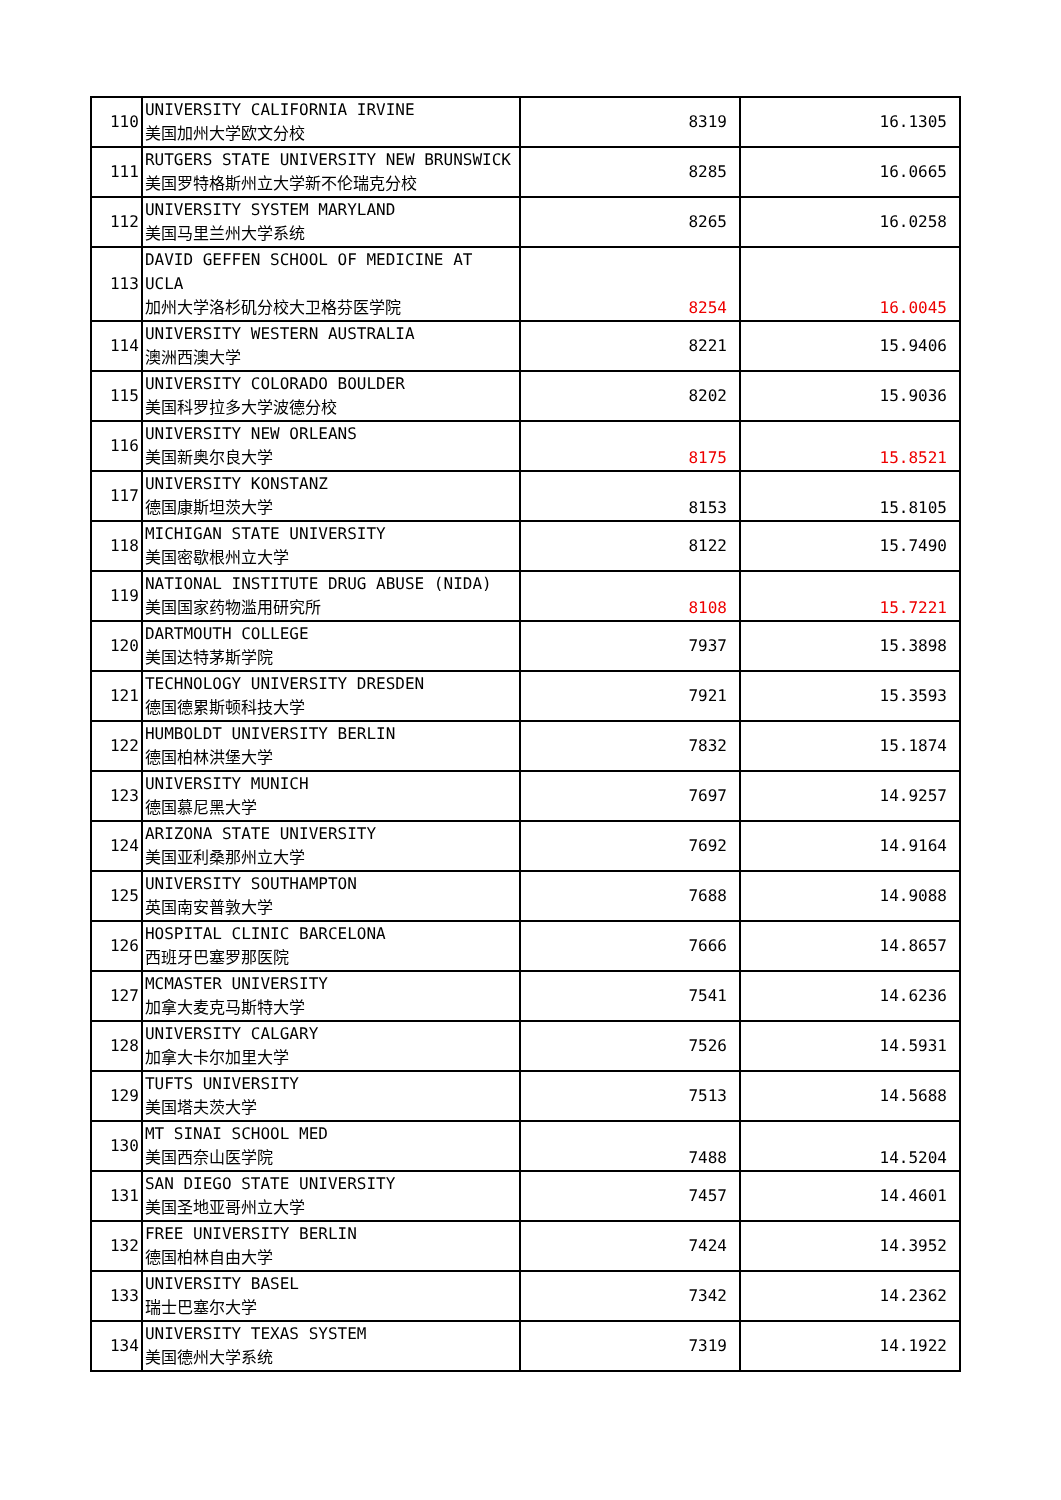| 110 | UNIVERSITY CALIFORNIA IRVINE 美国加州大学欧文分校 | 8319 | 16.1305 |
| 111 | RUTGERS STATE UNIVERSITY NEW BRUNSWICK 美国罗特格斯州立大学新不伦瑞克分校 | 8285 | 16.0665 |
| 112 | UNIVERSITY SYSTEM MARYLAND 美国马里兰州大学系统 | 8265 | 16.0258 |
| 113 | DAVID GEFFEN SCHOOL OF MEDICINE AT UCLA 加州大学洛杉矶分校大卫格芬医学院 | 8254 | 16.0045 |
| 114 | UNIVERSITY WESTERN AUSTRALIA 澳洲西澳大学 | 8221 | 15.9406 |
| 115 | UNIVERSITY COLORADO BOULDER 美国科罗拉多大学波德分校 | 8202 | 15.9036 |
| 116 | UNIVERSITY NEW ORLEANS 美国新奥尔良大学 | 8175 | 15.8521 |
| 117 | UNIVERSITY KONSTANZ 德国康斯坦茨大学 | 8153 | 15.8105 |
| 118 | MICHIGAN STATE UNIVERSITY 美国密歇根州立大学 | 8122 | 15.7490 |
| 119 | NATIONAL INSTITUTE DRUG ABUSE (NIDA) 美国国家药物滥用研究所 | 8108 | 15.7221 |
| 120 | DARTMOUTH COLLEGE 美国达特茅斯学院 | 7937 | 15.3898 |
| 121 | TECHNOLOGY UNIVERSITY DRESDEN 德国德累斯顿科技大学 | 7921 | 15.3593 |
| 122 | HUMBOLDT UNIVERSITY BERLIN 德国柏林洪堡大学 | 7832 | 15.1874 |
| 123 | UNIVERSITY MUNICH 德国慕尼黑大学 | 7697 | 14.9257 |
| 124 | ARIZONA STATE UNIVERSITY 美国亚利桑那州立大学 | 7692 | 14.9164 |
| 125 | UNIVERSITY SOUTHAMPTON 英国南安普敦大学 | 7688 | 14.9088 |
| 126 | HOSPITAL CLINIC BARCELONA 西班牙巴塞罗那医院 | 7666 | 14.8657 |
| 127 | MCMASTER UNIVERSITY 加拿大麦克马斯特大学 | 7541 | 14.6236 |
| 128 | UNIVERSITY CALGARY 加拿大卡尔加里大学 | 7526 | 14.5931 |
| 129 | TUFTS UNIVERSITY 美国塔夫茨大学 | 7513 | 14.5688 |
| 130 | MT SINAI SCHOOL MED 美国西奈山医学院 | 7488 | 14.5204 |
| 131 | SAN DIEGO STATE UNIVERSITY 美国圣地亚哥州立大学 | 7457 | 14.4601 |
| 132 | FREE UNIVERSITY BERLIN 德国柏林自由大学 | 7424 | 14.3952 |
| 133 | UNIVERSITY BASEL 瑞士巴塞尔大学 | 7342 | 14.2362 |
| 134 | UNIVERSITY TEXAS SYSTEM 美国德州大学系统 | 7319 | 14.1922 |